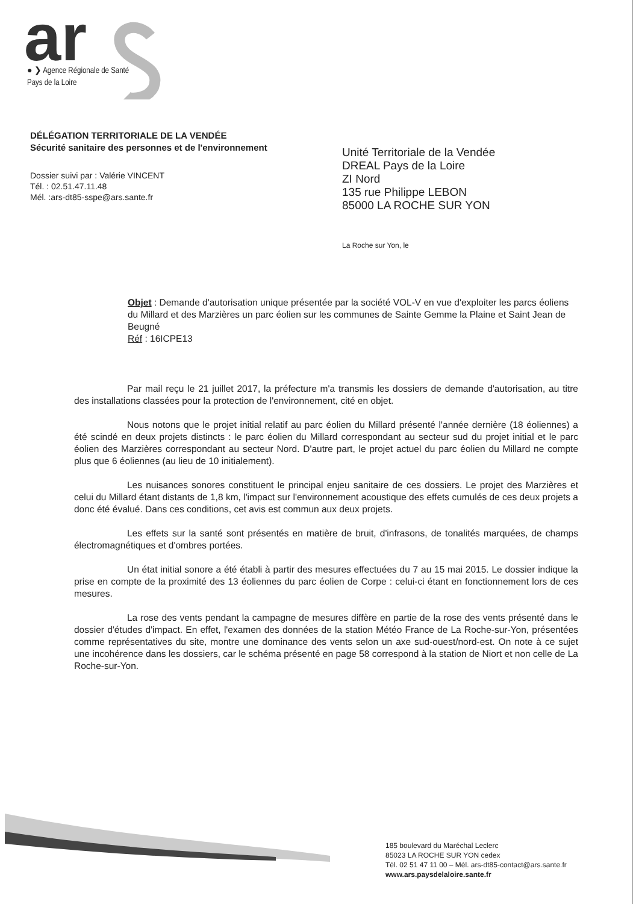ar
● ❯ Agence Régionale de Santé
Pays de la Loire
DÉLÉGATION TERRITORIALE DE LA VENDÉE
Sécurité sanitaire des personnes et de l'environnement
Dossier suivi par : Valérie VINCENT
Tél. : 02.51.47.11.48
Mél. :ars-dt85-sspe@ars.sante.fr
Unité Territoriale de la Vendée
DREAL Pays de la Loire
ZI Nord
135 rue Philippe LEBON
85000 LA ROCHE SUR YON
La Roche sur Yon, le
Objet : Demande d'autorisation unique présentée par la société VOL-V en vue d'exploiter les parcs éoliens du Millard et des Marzières un parc éolien sur les communes de Sainte Gemme la Plaine et Saint Jean de Beugné
Réf : 16ICPE13
Par mail reçu le 21 juillet 2017, la préfecture m'a transmis les dossiers de demande d'autorisation, au titre des installations classées pour la protection de l'environnement, cité en objet.
Nous notons que le projet initial relatif au parc éolien du Millard présenté l'année dernière (18 éoliennes) a été scindé en deux projets distincts : le parc éolien du Millard correspondant au secteur sud du projet initial et le parc éolien des Marzières correspondant au secteur Nord. D'autre part, le projet actuel du parc éolien du Millard ne compte plus que 6 éoliennes (au lieu de 10 initialement).
Les nuisances sonores constituent le principal enjeu sanitaire de ces dossiers. Le projet des Marzières et celui du Millard étant distants de 1,8 km, l'impact sur l'environnement acoustique des effets cumulés de ces deux projets a donc été évalué. Dans ces conditions, cet avis est commun aux deux projets.
Les effets sur la santé sont présentés en matière de bruit, d'infrasons, de tonalités marquées, de champs électromagnétiques et d'ombres portées.
Un état initial sonore a été établi à partir des mesures effectuées du 7 au 15 mai 2015. Le dossier indique la prise en compte de la proximité des 13 éoliennes du parc éolien de Corpe : celui-ci étant en fonctionnement lors de ces mesures.
La rose des vents pendant la campagne de mesures diffère en partie de la rose des vents présenté dans le dossier d'études d'impact. En effet, l'examen des données de la station Météo France de La Roche-sur-Yon, présentées comme représentatives du site, montre une dominance des vents selon un axe sud-ouest/nord-est. On note à ce sujet une incohérence dans les dossiers, car le schéma présenté en page 58 correspond à la station de Niort et non celle de La Roche-sur-Yon.
185 boulevard du Maréchal Leclerc
85023 LA ROCHE SUR YON cedex
Tél. 02 51 47 11 00 – Mél. ars-dt85-contact@ars.sante.fr
www.ars.paysdelaloire.sante.fr